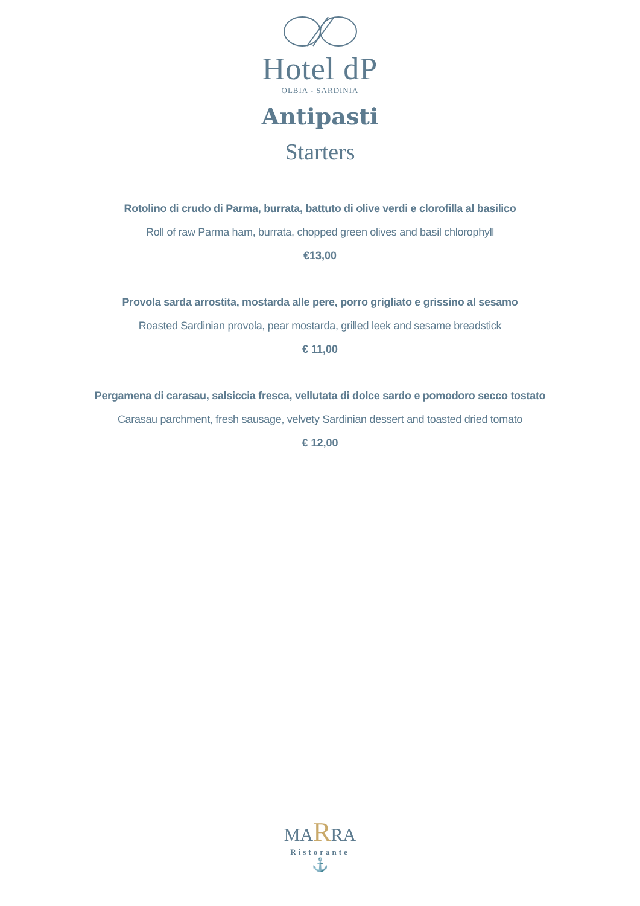Hotel dP
OLBIA - SARDINIA
Antipasti
Starters
Rotolino di crudo di Parma, burrata, battuto di olive verdi e clorofilla al basilico
Roll of raw Parma ham, burrata, chopped green olives and basil chlorophyll
€13,00
Provola sarda arrostita, mostarda alle pere, porro grigliato e grissino al sesamo
Roasted Sardinian provola, pear mostarda, grilled leek and sesame breadstick
€ 11,00
Pergamena di carasau, salsiccia fresca, vellutata di dolce sardo e pomodoro secco tostato
Carasau parchment, fresh sausage, velvety Sardinian dessert and toasted dried tomato
€ 12,00
MARRA
Ristorante
⚓